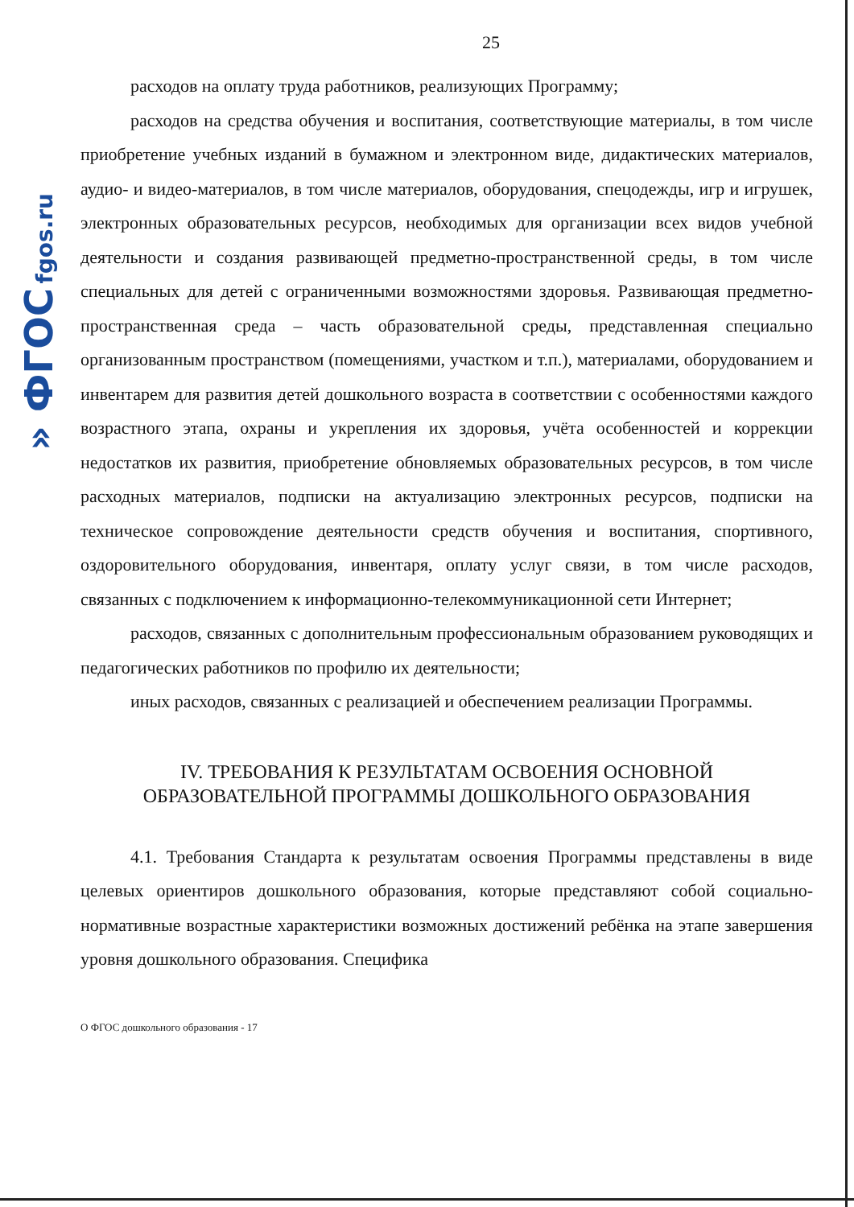» ФГОС fgos.ru
25
расходов на оплату труда работников, реализующих Программу;
расходов на средства обучения и воспитания, соответствующие материалы, в том числе приобретение учебных изданий в бумажном и электронном виде, дидактических материалов, аудио- и видео-материалов, в том числе материалов, оборудования, спецодежды, игр и игрушек, электронных образовательных ресурсов, необходимых для организации всех видов учебной деятельности и создания развивающей предметно-пространственной среды, в том числе специальных для детей с ограниченными возможностями здоровья. Развивающая предметно-пространственная среда – часть образовательной среды, представленная специально организованным пространством (помещениями, участком и т.п.), материалами, оборудованием и инвентарем для развития детей дошкольного возраста в соответствии с особенностями каждого возрастного этапа, охраны и укрепления их здоровья, учёта особенностей и коррекции недостатков их развития, приобретение обновляемых образовательных ресурсов, в том числе расходных материалов, подписки на актуализацию электронных ресурсов, подписки на техническое сопровождение деятельности средств обучения и воспитания, спортивного, оздоровительного оборудования, инвентаря, оплату услуг связи, в том числе расходов, связанных с подключением к информационно-телекоммуникационной сети Интернет;
расходов, связанных с дополнительным профессиональным образованием руководящих и педагогических работников по профилю их деятельности;
иных расходов, связанных с реализацией и обеспечением реализации Программы.
IV. ТРЕБОВАНИЯ К РЕЗУЛЬТАТАМ ОСВОЕНИЯ ОСНОВНОЙ
ОБРАЗОВАТЕЛЬНОЙ ПРОГРАММЫ ДОШКОЛЬНОГО ОБРАЗОВАНИЯ
4.1. Требования Стандарта к результатам освоения Программы представлены в виде целевых ориентиров дошкольного образования, которые представляют собой социально-нормативные возрастные характеристики возможных достижений ребёнка на этапе завершения уровня дошкольного образования. Специфика
О ФГОС дошкольного образования - 17